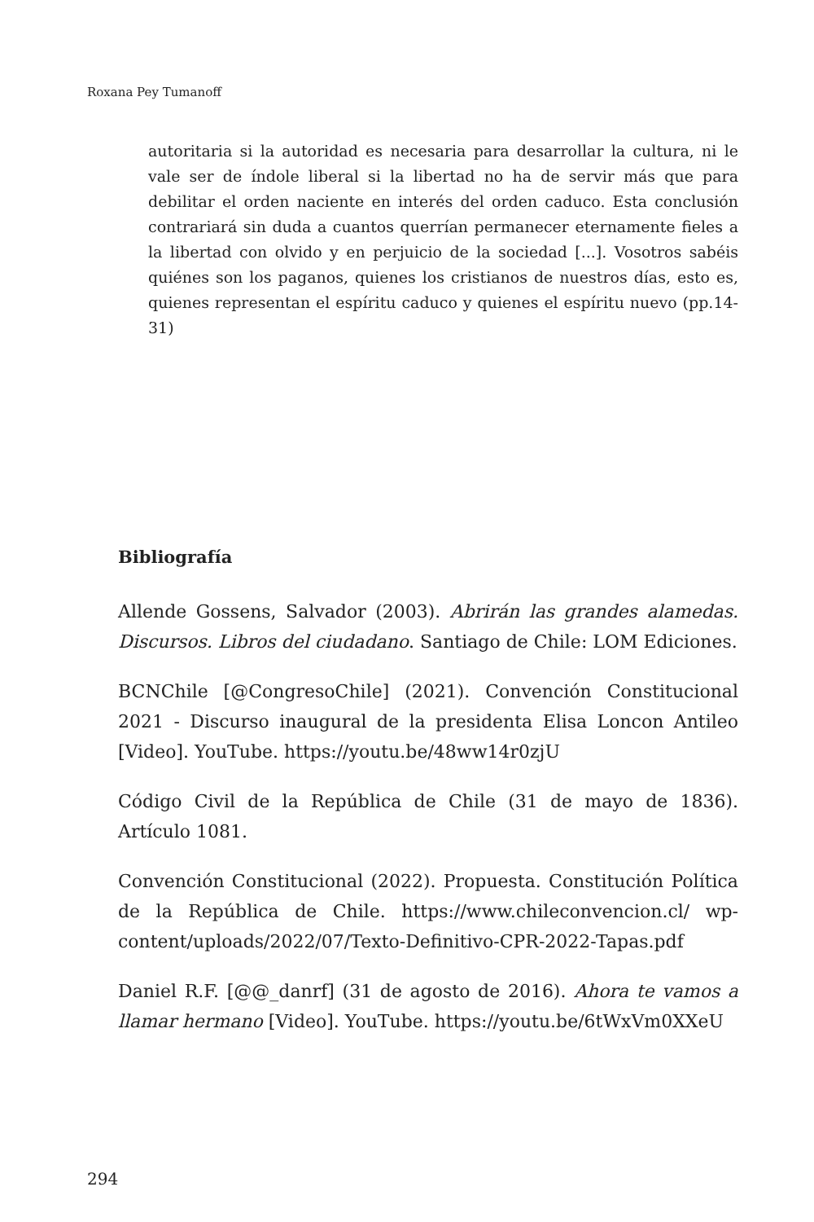Roxana Pey Tumanoff
autoritaria si la autoridad es necesaria para desarrollar la cultura, ni le vale ser de índole liberal si la libertad no ha de servir más que para debilitar el orden naciente en interés del orden caduco. Esta conclusión contrariará sin duda a cuantos querrían permanecer eternamente fieles a la libertad con olvido y en perjuicio de la sociedad [...]. Vosotros sabéis quiénes son los paganos, quienes los cristianos de nuestros días, esto es, quienes representan el espíritu caduco y quienes el espíritu nuevo (pp.14-31)
Bibliografía
Allende Gossens, Salvador (2003). Abrirán las grandes alamedas. Discursos. Libros del ciudadano. Santiago de Chile: LOM Ediciones.
BCNChile [@CongresoChile] (2021). Convención Constitucional 2021 - Discurso inaugural de la presidenta Elisa Loncon Antileo [Video]. YouTube. https://youtu.be/48ww14r0zjU
Código Civil de la República de Chile (31 de mayo de 1836). Artículo 1081.
Convención Constitucional (2022). Propuesta. Constitución Política de la República de Chile. https://www.chileconvencion.cl/ wp-content/uploads/2022/07/Texto-Definitivo-CPR-2022-Tapas.pdf
Daniel R.F. [@@_danrf] (31 de agosto de 2016). Ahora te vamos a llamar hermano [Video]. YouTube. https://youtu.be/6tWxVm0XXeU
294